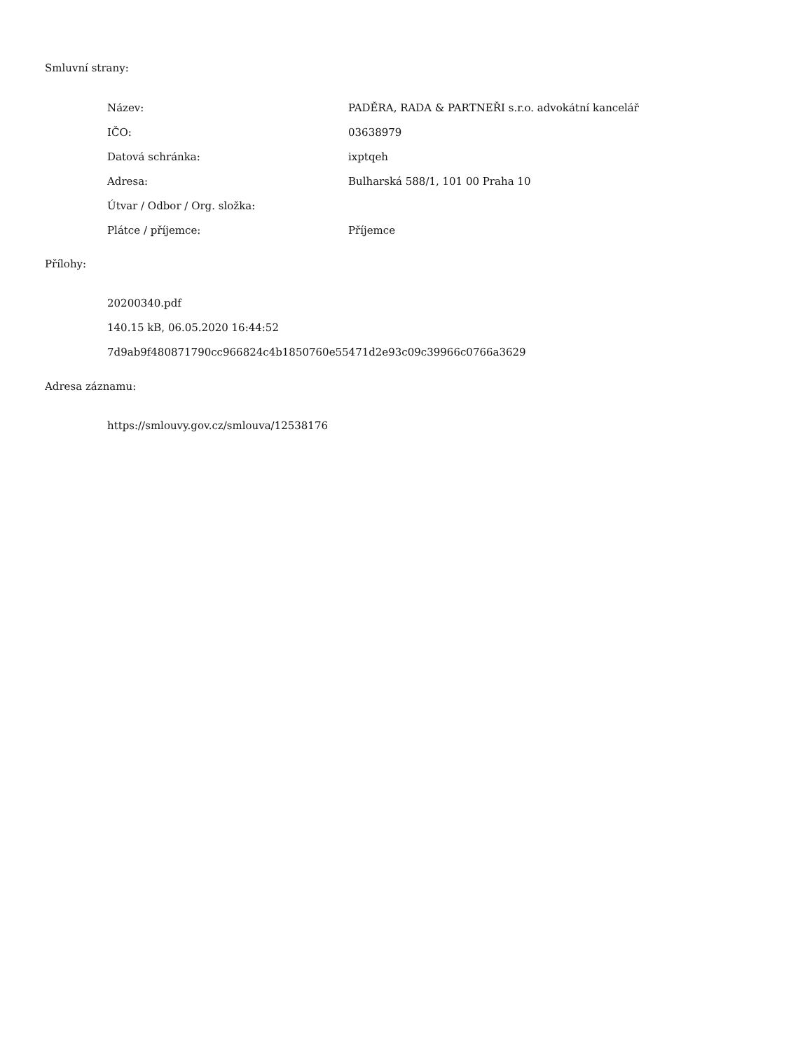Smluvní strany:
| Název: | PADĚRA, RADA & PARTNEŘI s.r.o. advokátní kancelář |
| IČO: | 03638979 |
| Datová schránka: | ixptqeh |
| Adresa: | Bulharská 588/1, 101 00 Praha 10 |
| Útvar / Odbor / Org. složka: | |
| Plátce / příjemce: | Příjemce |
Přílohy:
20200340.pdf
140.15 kB, 06.05.2020 16:44:52
7d9ab9f480871790cc966824c4b1850760e55471d2e93c09c39966c0766a3629
Adresa záznamu:
https://smlouvy.gov.cz/smlouva/12538176